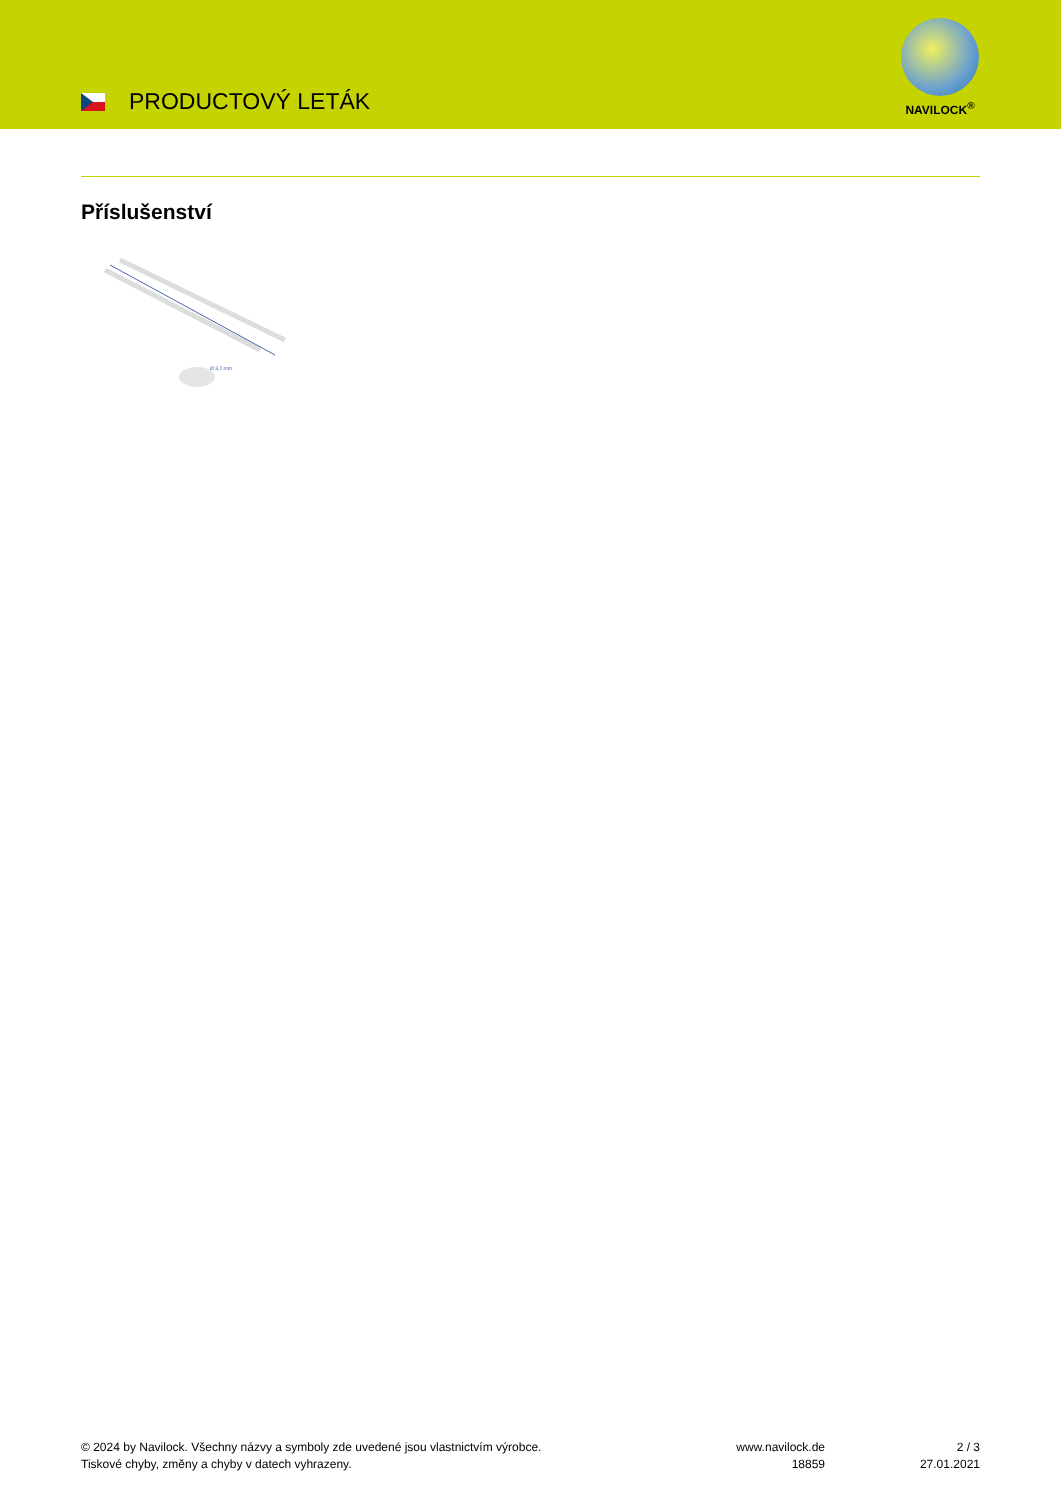PRODUCTOVÝ LETÁK
NAVILOCK<sup>®</sup>
Příslušenství
Ø 3,2 mm
© 2024 by Navilock. Všechny názvy a symboly zde uvedené jsou vlastnictvím výrobce.
Tiskové chyby, změny a chyby v datech vyhrazeny.
www.navilock.de
18859
2 / 3
27.01.2021